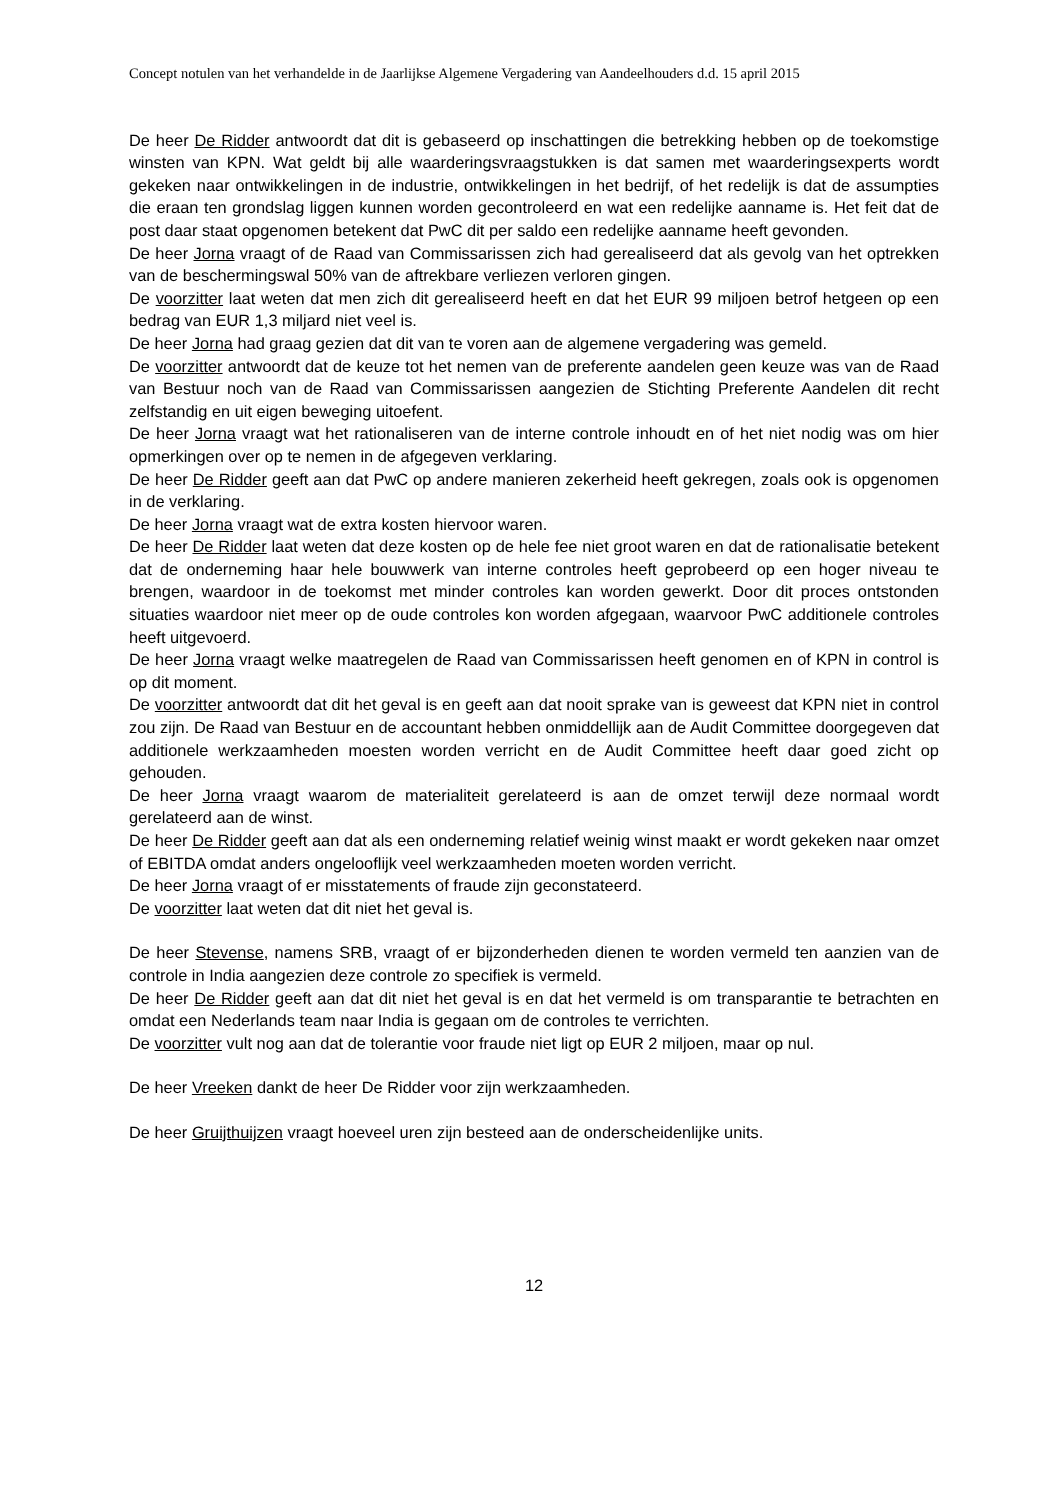Concept notulen van het verhandelde in de Jaarlijkse Algemene Vergadering van Aandeelhouders d.d. 15 april 2015
De heer De Ridder antwoordt dat dit is gebaseerd op inschattingen die betrekking hebben op de toekomstige winsten van KPN. Wat geldt bij alle waarderingsvraagstukken is dat samen met waarderingsexperts wordt gekeken naar ontwikkelingen in de industrie, ontwikkelingen in het bedrijf, of het redelijk is dat de assumpties die eraan ten grondslag liggen kunnen worden gecontroleerd en wat een redelijke aanname is. Het feit dat de post daar staat opgenomen betekent dat PwC dit per saldo een redelijke aanname heeft gevonden.
De heer Jorna vraagt of de Raad van Commissarissen zich had gerealiseerd dat als gevolg van het optrekken van de beschermingswal 50% van de aftrekbare verliezen verloren gingen.
De voorzitter laat weten dat men zich dit gerealiseerd heeft en dat het EUR 99 miljoen betrof hetgeen op een bedrag van EUR 1,3 miljard niet veel is.
De heer Jorna had graag gezien dat dit van te voren aan de algemene vergadering was gemeld.
De voorzitter antwoordt dat de keuze tot het nemen van de preferente aandelen geen keuze was van de Raad van Bestuur noch van de Raad van Commissarissen aangezien de Stichting Preferente Aandelen dit recht zelfstandig en uit eigen beweging uitoefent.
De heer Jorna vraagt wat het rationaliseren van de interne controle inhoudt en of het niet nodig was om hier opmerkingen over op te nemen in de afgegeven verklaring.
De heer De Ridder geeft aan dat PwC op andere manieren zekerheid heeft gekregen, zoals ook is opgenomen in de verklaring.
De heer Jorna vraagt wat de extra kosten hiervoor waren.
De heer De Ridder laat weten dat deze kosten op de hele fee niet groot waren en dat de rationalisatie betekent dat de onderneming haar hele bouwwerk van interne controles heeft geprobeerd op een hoger niveau te brengen, waardoor in de toekomst met minder controles kan worden gewerkt. Door dit proces ontstonden situaties waardoor niet meer op de oude controles kon worden afgegaan, waarvoor PwC additionele controles heeft uitgevoerd.
De heer Jorna vraagt welke maatregelen de Raad van Commissarissen heeft genomen en of KPN in control is op dit moment.
De voorzitter antwoordt dat dit het geval is en geeft aan dat nooit sprake van is geweest dat KPN niet in control zou zijn. De Raad van Bestuur en de accountant hebben onmiddellijk aan de Audit Committee doorgegeven dat additionele werkzaamheden moesten worden verricht en de Audit Committee heeft daar goed zicht op gehouden.
De heer Jorna vraagt waarom de materialiteit gerelateerd is aan de omzet terwijl deze normaal wordt gerelateerd aan de winst.
De heer De Ridder geeft aan dat als een onderneming relatief weinig winst maakt er wordt gekeken naar omzet of EBITDA omdat anders ongelooflijk veel werkzaamheden moeten worden verricht.
De heer Jorna vraagt of er misstatements of fraude zijn geconstateerd.
De voorzitter laat weten dat dit niet het geval is.
De heer Stevense, namens SRB, vraagt of er bijzonderheden dienen te worden vermeld ten aanzien van de controle in India aangezien deze controle zo specifiek is vermeld.
De heer De Ridder geeft aan dat dit niet het geval is en dat het vermeld is om transparantie te betrachten en omdat een Nederlands team naar India is gegaan om de controles te verrichten.
De voorzitter vult nog aan dat de tolerantie voor fraude niet ligt op EUR 2 miljoen, maar op nul.
De heer Vreeken dankt de heer De Ridder voor zijn werkzaamheden.
De heer Gruijthuijzen vraagt hoeveel uren zijn besteed aan de onderscheidenlijke units.
12